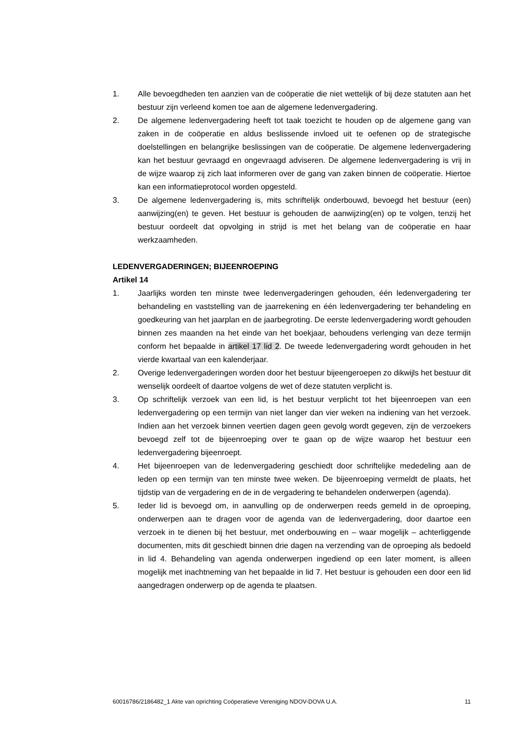1. Alle bevoegdheden ten aanzien van de coöperatie die niet wettelijk of bij deze statuten aan het bestuur zijn verleend komen toe aan de algemene ledenvergadering.
2. De algemene ledenvergadering heeft tot taak toezicht te houden op de algemene gang van zaken in de coöperatie en aldus beslissende invloed uit te oefenen op de strategische doelstellingen en belangrijke beslissingen van de coöperatie. De algemene ledenvergadering kan het bestuur gevraagd en ongevraagd adviseren. De algemene ledenvergadering is vrij in de wijze waarop zij zich laat informeren over de gang van zaken binnen de coöperatie. Hiertoe kan een informatieprotocol worden opgesteld.
3. De algemene ledenvergadering is, mits schriftelijk onderbouwd, bevoegd het bestuur (een) aanwijzing(en) te geven. Het bestuur is gehouden de aanwijzing(en) op te volgen, tenzij het bestuur oordeelt dat opvolging in strijd is met het belang van de coöperatie en haar werkzaamheden.
LEDENVERGADERINGEN; BIJEENROEPING
Artikel 14
1. Jaarlijks worden ten minste twee ledenvergaderingen gehouden, één ledenvergadering ter behandeling en vaststelling van de jaarrekening en één ledenvergadering ter behandeling en goedkeuring van het jaarplan en de jaarbegroting. De eerste ledenvergadering wordt gehouden binnen zes maanden na het einde van het boekjaar, behoudens verlenging van deze termijn conform het bepaalde in artikel 17 lid 2. De tweede ledenvergadering wordt gehouden in het vierde kwartaal van een kalenderjaar.
2. Overige ledenvergaderingen worden door het bestuur bijeengeroepen zo dikwijls het bestuur dit wenselijk oordeelt of daartoe volgens de wet of deze statuten verplicht is.
3. Op schriftelijk verzoek van een lid, is het bestuur verplicht tot het bijeenroepen van een ledenvergadering op een termijn van niet langer dan vier weken na indiening van het verzoek. Indien aan het verzoek binnen veertien dagen geen gevolg wordt gegeven, zijn de verzoekers bevoegd zelf tot de bijeenroeping over te gaan op de wijze waarop het bestuur een ledenvergadering bijeenroept.
4. Het bijeenroepen van de ledenvergadering geschiedt door schriftelijke mededeling aan de leden op een termijn van ten minste twee weken. De bijeenroeping vermeldt de plaats, het tijdstip van de vergadering en de in de vergadering te behandelen onderwerpen (agenda).
5. Ieder lid is bevoegd om, in aanvulling op de onderwerpen reeds gemeld in de oproeping, onderwerpen aan te dragen voor de agenda van de ledenvergadering, door daartoe een verzoek in te dienen bij het bestuur, met onderbouwing en – waar mogelijk – achterliggende documenten, mits dit geschiedt binnen drie dagen na verzending van de oproeping als bedoeld in lid 4. Behandeling van agenda onderwerpen ingediend op een later moment, is alleen mogelijk met inachtneming van het bepaalde in lid 7. Het bestuur is gehouden een door een lid aangedragen onderwerp op de agenda te plaatsen.
60016786/2186482_1 Akte van oprichting Coöperatieve Vereniging NDOV-DOVA U.A. 11